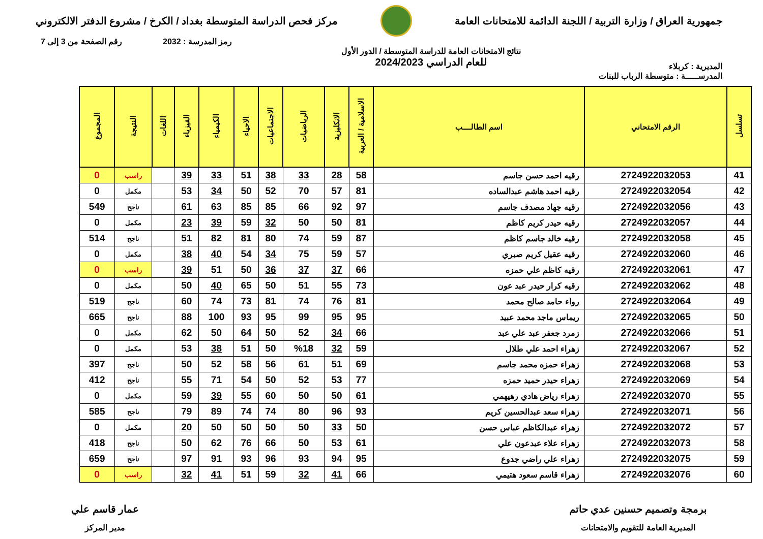جمهورية العراق / وزارة التربية / اللجنة الدائمة للامتحانات العامة
مركز فحص الدراسة المتوسطة بغداد / الكرخ / مشروع الدفتر الالكتروني
رمز المدرسة : 2032 رقم الصفحة من 3 إلى 7
المديرية : كربلاء
نتائج الامتحانات العامة للدراسة المتوسطة / الدور الأول
للعام الدراسي 2024/2023
المدرســـــة : متوسطة الرباب للبنات
| تسلسل | الرقم الامتحاني | اسم الطالــــب | الاسلامية / العربية | الانكليزية | الرياضيات | الاجتماعيات | الاحياء | الكيمياء | الفيزياء | اللغات | النتيجة | المجموع |
| --- | --- | --- | --- | --- | --- | --- | --- | --- | --- | --- | --- | --- |
| 41 | 2724922032053 | رقيه احمد حسن جاسم | 58 | 28 | 33 | 38 | 51 | 33 | 39 | | راسب | 0 |
| 42 | 2724922032054 | رقيه احمد هاشم عبدالساده | 81 | 57 | 70 | 52 | 50 | 34 | 53 | | مكمل | 0 |
| 43 | 2724922032056 | رقيه جهاد مصدف جاسم | 97 | 92 | 66 | 85 | 85 | 63 | 61 | | ناجح | 549 |
| 44 | 2724922032057 | رقيه حيدر كريم كاظم | 81 | 50 | 50 | 32 | 59 | 39 | 23 | | مكمل | 0 |
| 45 | 2724922032058 | رقيه خالد جاسم كاظم | 87 | 59 | 74 | 80 | 81 | 82 | 51 | | ناجح | 514 |
| 46 | 2724922032060 | رقيه عقيل كريم صبري | 57 | 59 | 75 | 34 | 54 | 40 | 38 | | مكمل | 0 |
| 47 | 2724922032061 | رقيه كاظم علي حمزه | 66 | 37 | 37 | 36 | 50 | 51 | 39 | | راسب | 0 |
| 48 | 2724922032062 | رقيه كرار حيدر عبد عون | 73 | 55 | 51 | 50 | 65 | 40 | 50 | | مكمل | 0 |
| 49 | 2724922032064 | رواء حامد صالح محمد | 81 | 76 | 74 | 81 | 73 | 74 | 60 | | ناجح | 519 |
| 50 | 2724922032065 | ريماس ماجد محمد عبيد | 95 | 95 | 99 | 95 | 93 | 100 | 88 | | ناجح | 665 |
| 51 | 2724922032066 | زمرد جعفر عبد علي عبد | 66 | 34 | 52 | 50 | 64 | 50 | 62 | | مكمل | 0 |
| 52 | 2724922032067 | زهراء احمد علي طلال | 59 | 32 | %18 | 50 | 51 | 38 | 53 | | مكمل | 0 |
| 53 | 2724922032068 | زهراء حمزه محمد جاسم | 69 | 51 | 61 | 56 | 58 | 52 | 50 | | ناجح | 397 |
| 54 | 2724922032069 | زهراء حيدر حميد حمزه | 77 | 53 | 52 | 50 | 54 | 71 | 55 | | ناجح | 412 |
| 55 | 2724922032070 | زهراء رياض هادي رهيهمي | 61 | 50 | 50 | 60 | 55 | 39 | 59 | | مكمل | 0 |
| 56 | 2724922032071 | زهراء سعد عبدالحسين كريم | 93 | 96 | 80 | 74 | 74 | 89 | 79 | | ناجح | 585 |
| 57 | 2724922032072 | زهراء عبدالكاظم عباس حسن | 50 | 33 | 50 | 50 | 50 | 50 | 20 | | مكمل | 0 |
| 58 | 2724922032073 | زهراء علاء عبدعون علي | 61 | 53 | 50 | 66 | 76 | 62 | 50 | | ناجح | 418 |
| 59 | 2724922032075 | زهراء علي راضي جدوع | 95 | 94 | 93 | 96 | 93 | 91 | 97 | | ناجح | 659 |
| 60 | 2724922032076 | زهراء قاسم سعود هتيمي | 66 | 41 | 32 | 59 | 51 | 41 | 32 | | راسب | 0 |
برمجة وتصميم حسنين عدي حاتم
المديرية العامة للتقويم والامتحانات
عمار قاسم علي
مدير المركز